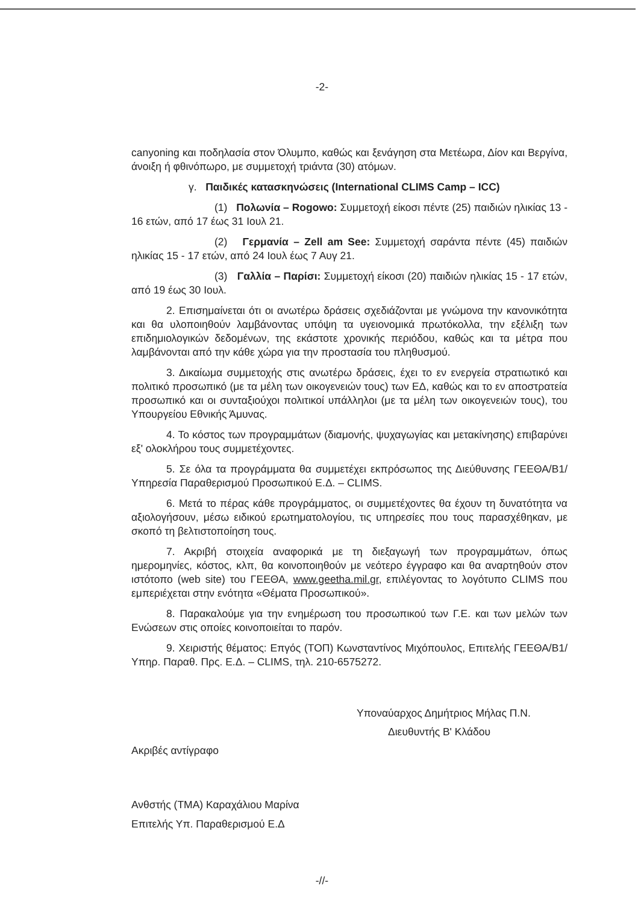-2-
canyoning και ποδηλασία στον Όλυμπο, καθώς και ξενάγηση στα Μετέωρα, Δίον και Βεργίνα, άνοιξη ή φθινόπωρο, με συμμετοχή τριάντα (30) ατόμων.
γ. Παιδικές κατασκηνώσεις (International CLIMS Camp – ICC)
(1) Πολωνία – Rogowo: Συμμετοχή είκοσι πέντε (25) παιδιών ηλικίας 13 - 16 ετών, από 17 έως 31 Ιουλ 21.
(2) Γερμανία – Zell am See: Συμμετοχή σαράντα πέντε (45) παιδιών ηλικίας 15 - 17 ετών, από 24 Ιουλ έως 7 Αυγ 21.
(3) Γαλλία – Παρίσι: Συμμετοχή είκοσι (20) παιδιών ηλικίας 15 - 17 ετών, από 19 έως 30 Ιουλ.
2. Επισημαίνεται ότι οι ανωτέρω δράσεις σχεδιάζονται με γνώμονα την κανονικότητα και θα υλοποιηθούν λαμβάνοντας υπόψη τα υγειονομικά πρωτόκολλα, την εξέλιξη των επιδημιολογικών δεδομένων, της εκάστοτε χρονικής περιόδου, καθώς και τα μέτρα που λαμβάνονται από την κάθε χώρα για την προστασία του πληθυσμού.
3. Δικαίωμα συμμετοχής στις ανωτέρω δράσεις, έχει το εν ενεργεία στρατιωτικό και πολιτικό προσωπικό (με τα μέλη των οικογενειών τους) των ΕΔ, καθώς και το εν αποστρατεία προσωπικό και οι συνταξιούχοι πολιτικοί υπάλληλοι (με τα μέλη των οικογενειών τους), του Υπουργείου Εθνικής Άμυνας.
4. Το κόστος των προγραμμάτων (διαμονής, ψυχαγωγίας και μετακίνησης) επιβαρύνει εξ' ολοκλήρου τους συμμετέχοντες.
5. Σε όλα τα προγράμματα θα συμμετέχει εκπρόσωπος της Διεύθυνσης ΓΕΕΘΑ/Β1/Υπηρεσία Παραθερισμού Προσωπικού Ε.Δ. – CLIMS.
6. Μετά το πέρας κάθε προγράμματος, οι συμμετέχοντες θα έχουν τη δυνατότητα να αξιολογήσουν, μέσω ειδικού ερωτηματολογίου, τις υπηρεσίες που τους παρασχέθηκαν, με σκοπό τη βελτιστοποίηση τους.
7. Ακριβή στοιχεία αναφορικά με τη διεξαγωγή των προγραμμάτων, όπως ημερομηνίες, κόστος, κλπ, θα κοινοποιηθούν με νεότερο έγγραφο και θα αναρτηθούν στον ιστότοπο (web site) του ΓΕΕΘΑ, www.geetha.mil.gr, επιλέγοντας το λογότυπο CLIMS που εμπεριέχεται στην ενότητα «Θέματα Προσωπικού».
8. Παρακαλούμε για την ενημέρωση του προσωπικού των Γ.Ε. και των μελών των Ενώσεων στις οποίες κοινοποιείται το παρόν.
9. Χειριστής θέματος: Επγός (ΤΟΠ) Κωνσταντίνος Μιχόπουλος, Επιτελής ΓΕΕΘΑ/Β1/Υπηρ. Παραθ. Πρς. Ε.Δ. – CLIMS, τηλ. 210-6575272.
Υποναύαρχος Δημήτριος Μήλας Π.Ν.
Διευθυντής Β' Κλάδου
Ακριβές αντίγραφο
Ανθστής (ΤΜΑ) Καραχάλιου Μαρίνα
Επιτελής Υπ. Παραθερισμού Ε.Δ
-//-